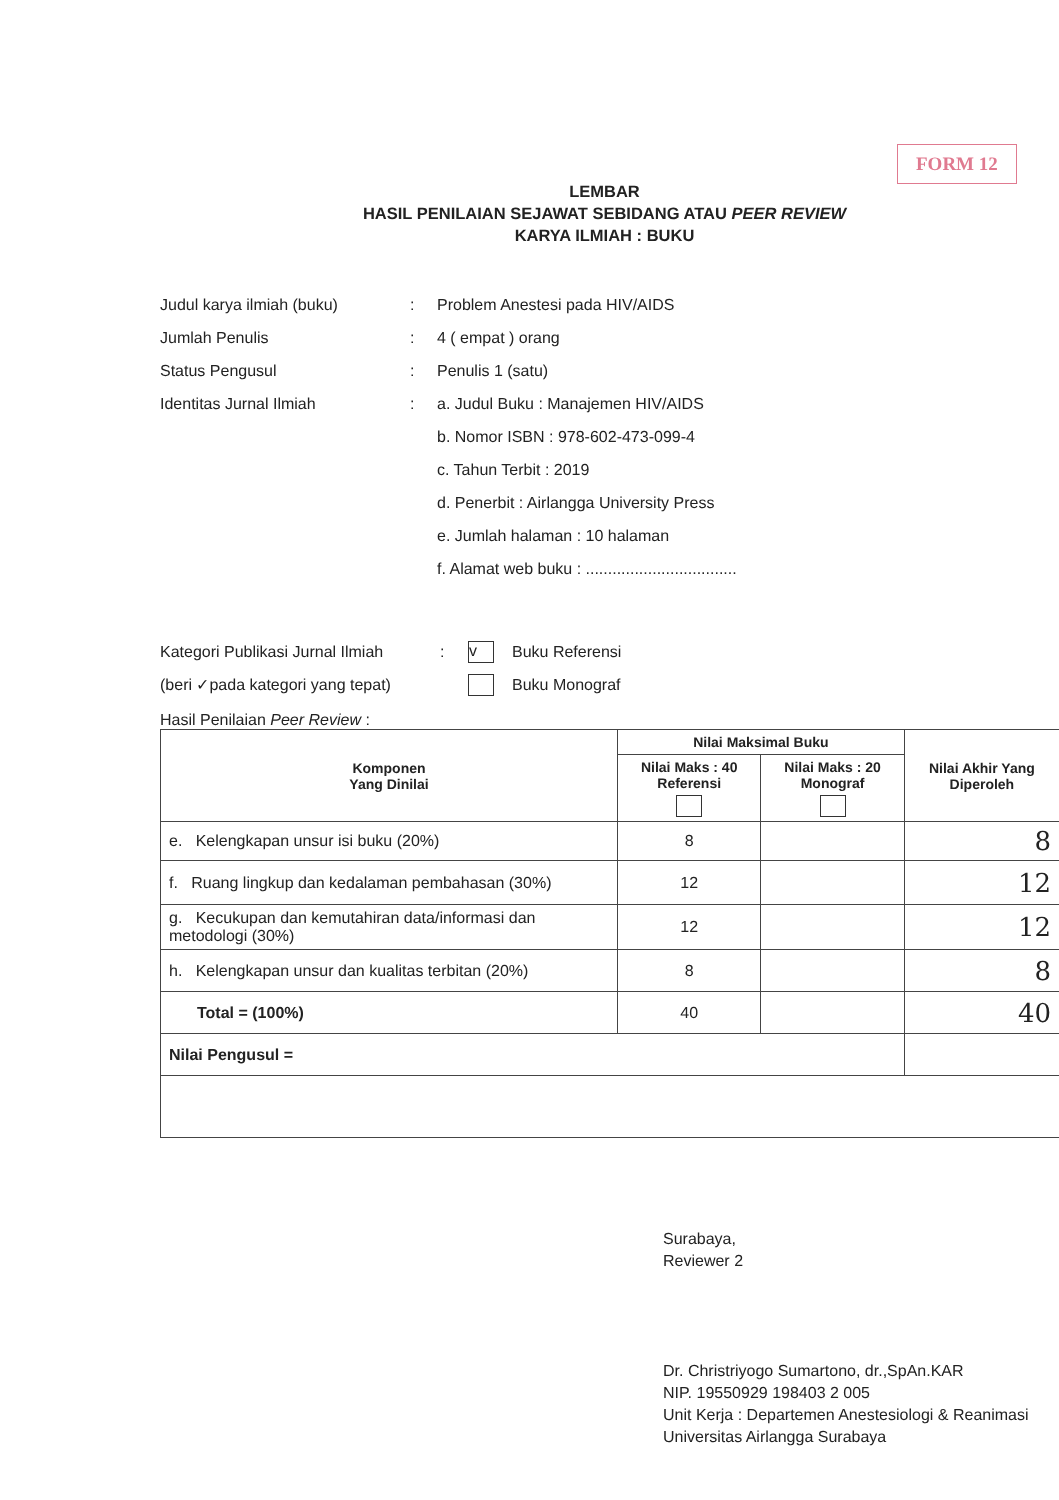FORM 12
LEMBAR
HASIL PENILAIAN SEJAWAT SEBIDANG ATAU PEER REVIEW
KARYA ILMIAH : BUKU
Judul karya ilmiah (buku): Problem Anestesi pada HIV/AIDS
Jumlah Penulis: 4 ( empat ) orang
Status Pengusul: Penulis 1 (satu)
Identitas Jurnal Ilmiah: a. Judul Buku : Manajemen HIV/AIDS
b. Nomor ISBN : 978-602-473-099-4
c. Tahun Terbit : 2019
d. Penerbit : Airlangga University Press
e. Jumlah halaman : 10 halaman
f. Alamat web buku : ..................................
Kategori Publikasi Jurnal Ilmiah: v Buku Referensi
(beri ✓pada kategori yang tepat) Buku Monograf
Hasil Penilaian Peer Review :
| Komponen Yang Dinilai | Nilai Maksimal Buku | | Nilai Akhir Yang Diperoleh |
| --- | --- | --- | --- |
| | Nilai Maks : 40 Referensi | Nilai Maks : 20 Monograf | |
| e. Kelengkapan unsur isi buku (20%) | 8 | | 8 |
| f. Ruang lingkup dan kedalaman pembahasan (30%) | 12 | | 12 |
| g. Kecukupan dan kemutahiran data/informasi dan metodologi (30%) | 12 | | 12 |
| h. Kelengkapan unsur dan kualitas terbitan (20%) | 8 | | 8 |
| Total = (100%) | 40 | | 40 |
| Nilai Pengusul = | | | |
Surabaya,
Reviewer 2
Dr. Christriyogo Sumartono, dr.,SpAn.KAR
NIP. 19550929 198403 2 005
Unit Kerja : Departemen Anestesiologi & Reanimasi
Universitas Airlangga Surabaya